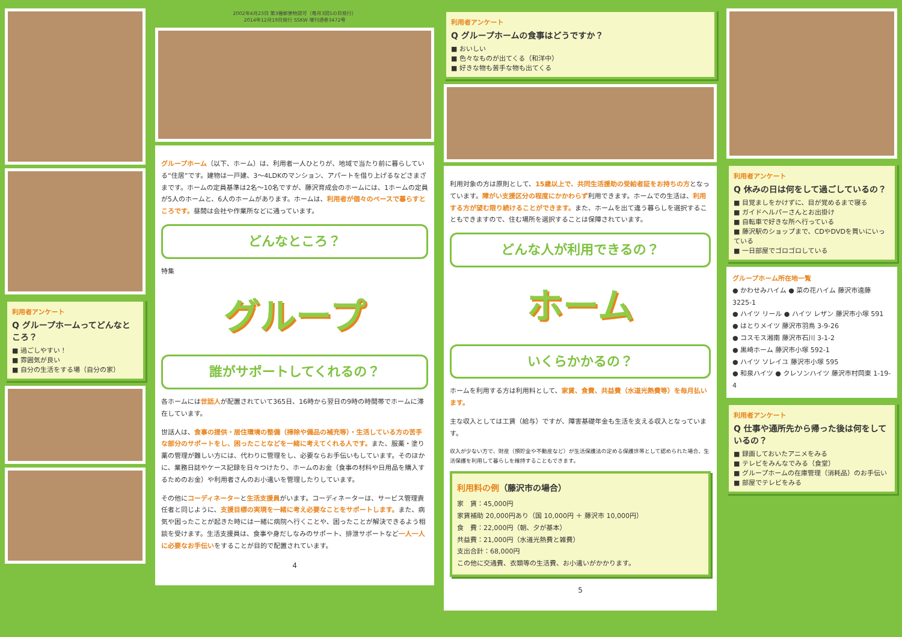利用者アンケート
Q グループホームってどんなところ？
■ 過ごしやすい！
■ 雰囲気が良い
■ 自分の生活をする場（自分の家）
2002年4月23日 第3種郵便物認可（毎月3回5の日発行）
2014年12月19日発行 SSKW 増刊通巻3472号
グループホーム（以下、ホーム）は、利用者一人ひとりが、地域で当たり前に暮らしている“住居”です。建物は一戸建、3～4LDKのマンション、アパートを借り上げるなどさまざまです。ホームの定員基準は2名～10名ですが、藤沢育成会のホームには、1ホームの定員が5人のホームと、6人のホームがあります。ホームは、利用者が個々のペースで暮らすところです。昼間は会社や作業所などに通っています。
どんなところ？
特集
グループ
誰がサポートしてくれるの？
各ホームには世話人が配置されていて365日、16時から翌日の9時の時間帯でホームに滞在しています。
世話人は、食事の提供・居住環境の整備（掃除や備品の補充等）・生活している方の苦手な部分のサポートをし、困ったことなどを一緒に考えてくれる人です。また、服薬・塗り薬の管理が難しい方には、代わりに管理をし、必要ならお手伝いもしています。そのほかに、業務日誌やケース記録を日々つけたり、ホームのお金（食事の材料や日用品を購入するためのお金）や利用者さんのお小遣いを管理したりしています。
その他にコーディネーターと生活支援員がいます。コーディネーターは、サービス管理責任者と同じように、支援目標の実現を一緒に考え必要なことをサポートします。また、病気や困ったことが起きた時には一緒に病院へ行くことや、困ったことが解決できるよう相談を受けます。生活支援員は、食事や身だしなみのサポート、排泄サポートなど一人一人に必要なお手伝いをすることが目的で配置されています。
4
利用者アンケート
Q グループホームの食事はどうですか？
■ おいしい
■ 色々なものが出てくる（和洋中）
■ 好きな物も苦手な物も出てくる
利用対象の方は原則として、15歳以上で、共同生活援助の受給者証をお持ちの方となっています。障がい支援区分の程度にかかわらず利用できます。ホームでの生活は、利用する方が望む限り続けることができます。また、ホームを出て違う暮らしを選択することもできますので、住む場所を選択することは保障されています。
どんな人が利用できるの？
ホーム
いくらかかるの？
ホームを利用する方は利用料として、家賃、食費、共益費（水道光熱費等）を毎月払います。
主な収入としては工賃（給与）ですが、障害基礎年金も生活を支える収入となっています。
収入が少ない方で、財産（預貯金や不動産など）が生活保護法の定める保護世帯として認められた場合、生活保護を利用して暮らしを維持することもできます。
利用料の例（藤沢市の場合）
家　賃：45,000円
家賃補助 20,000円あり（国 10,000円 ＋ 藤沢市 10,000円）
食　費：22,000円（朝、夕が基本）
共益費：21,000円（水道光熱費と雑費）
支出合計：68,000円
この他に交通費、衣類等の生活費、お小遣いがかかります。
5
利用者アンケート
Q 休みの日は何をして過ごしているの？
■ 目覚ましをかけずに、目が覚めるまで寝る
■ ガイドヘルパーさんとお出掛け
■ 自転車で好きな所へ行っている
■ 藤沢駅のショップまで、CDやDVDを買いにいっている
■ 一日部屋でゴロゴロしている
グループホーム所在地一覧
● かわせみハイム ● 菜の花ハイム 藤沢市遠藤 3225-1
● ハイツ リール ● ハイツ レザン 藤沢市小塚 591
● はとりメイツ 藤沢市羽鳥 3-9-26
● コスモス湘南 藤沢市石川 3-1-2
● 黒崎ホーム 藤沢市小塚 592-1
● ハイツ ソレイユ 藤沢市小塚 595
● 和泉ハイツ ● クレソンハイツ 藤沢市村岡東 1-19-4
利用者アンケート
Q 仕事や通所先から帰った後は何をしているの？
■ 録画しておいたアニメをみる
■ テレビをみんなでみる（食堂）
■ グループホームの在庫管理（消耗品）のお手伝い
■ 部屋でテレビをみる